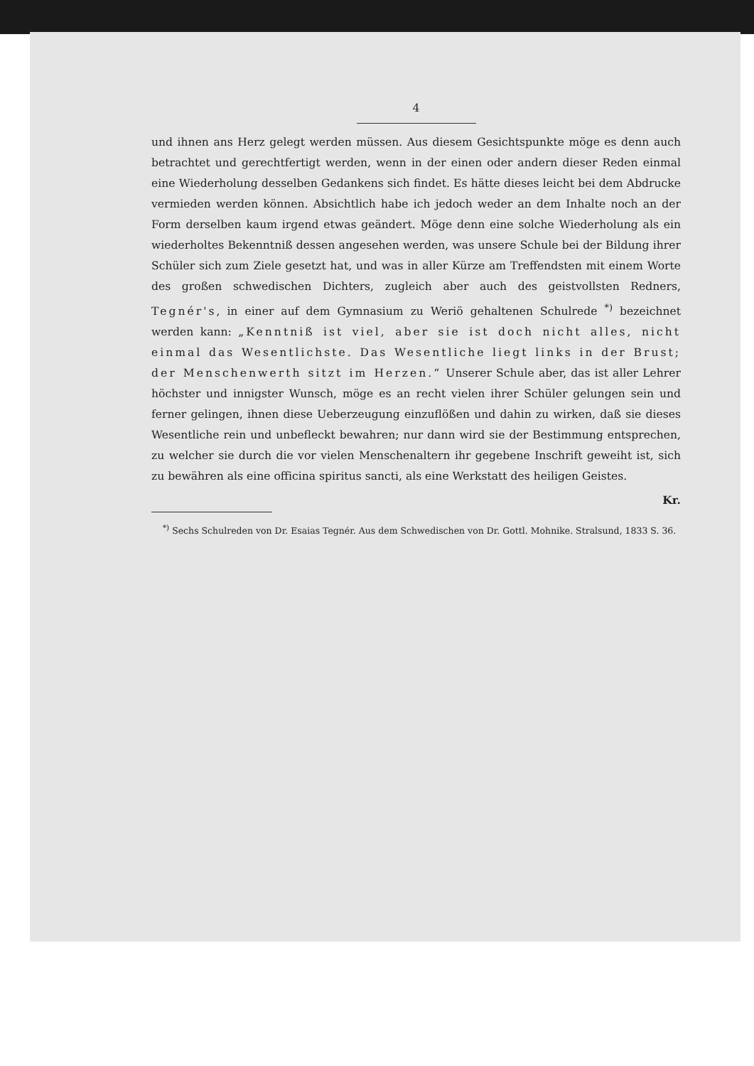4
und ihnen ans Herz gelegt werden müssen. Aus diesem Gesichtspunkte möge es denn auch betrachtet und gerechtfertigt werden, wenn in der einen oder andern dieser Reden einmal eine Wiederholung desselben Gedankens sich findet. Es hätte dieses leicht bei dem Abdrucke vermieden werden können. Absichtlich habe ich jedoch weder an dem Inhalte noch an der Form derselben kaum irgend etwas geändert. Möge denn eine solche Wiederholung als ein wiederholtes Bekenntniß dessen angesehen werden, was unsere Schule bei der Bildung ihrer Schüler sich zum Ziele gesetzt hat, und was in aller Kürze am Treffendsten mit einem Worte des großen schwedischen Dichters, zugleich aber auch des geistvollsten Redners, Tegnér's, in einer auf dem Gymnasium zu Weriö gehaltenen Schulrede <sup>*)</sup> bezeichnet werden kann: „Kenntniß ist viel, aber sie ist doch nicht alles, nicht einmal das Wesentlichste. Das Wesentliche liegt links in der Brust; der Menschenwerth sitzt im Herzen.“ Unserer Schule aber, das ist aller Lehrer höchster und innigster Wunsch, möge es an recht vielen ihrer Schüler gelungen sein und ferner gelingen, ihnen diese Ueberzeugung einzuflößen und dahin zu wirken, daß sie dieses Wesentliche rein und unbefleckt bewahren; nur dann wird sie der Bestimmung entsprechen, zu welcher sie durch die vor vielen Menschenaltern ihr gegebene Inschrift geweiht ist, sich zu bewähren als eine officina spiritus sancti, als eine Werkstatt des heiligen Geistes.
Kr.
<sup>*)</sup> Sechs Schulreden von Dr. Esaias Tegnér. Aus dem Schwedischen von Dr. Gottl. Mohnike. Stralsund, 1833 S. 36.